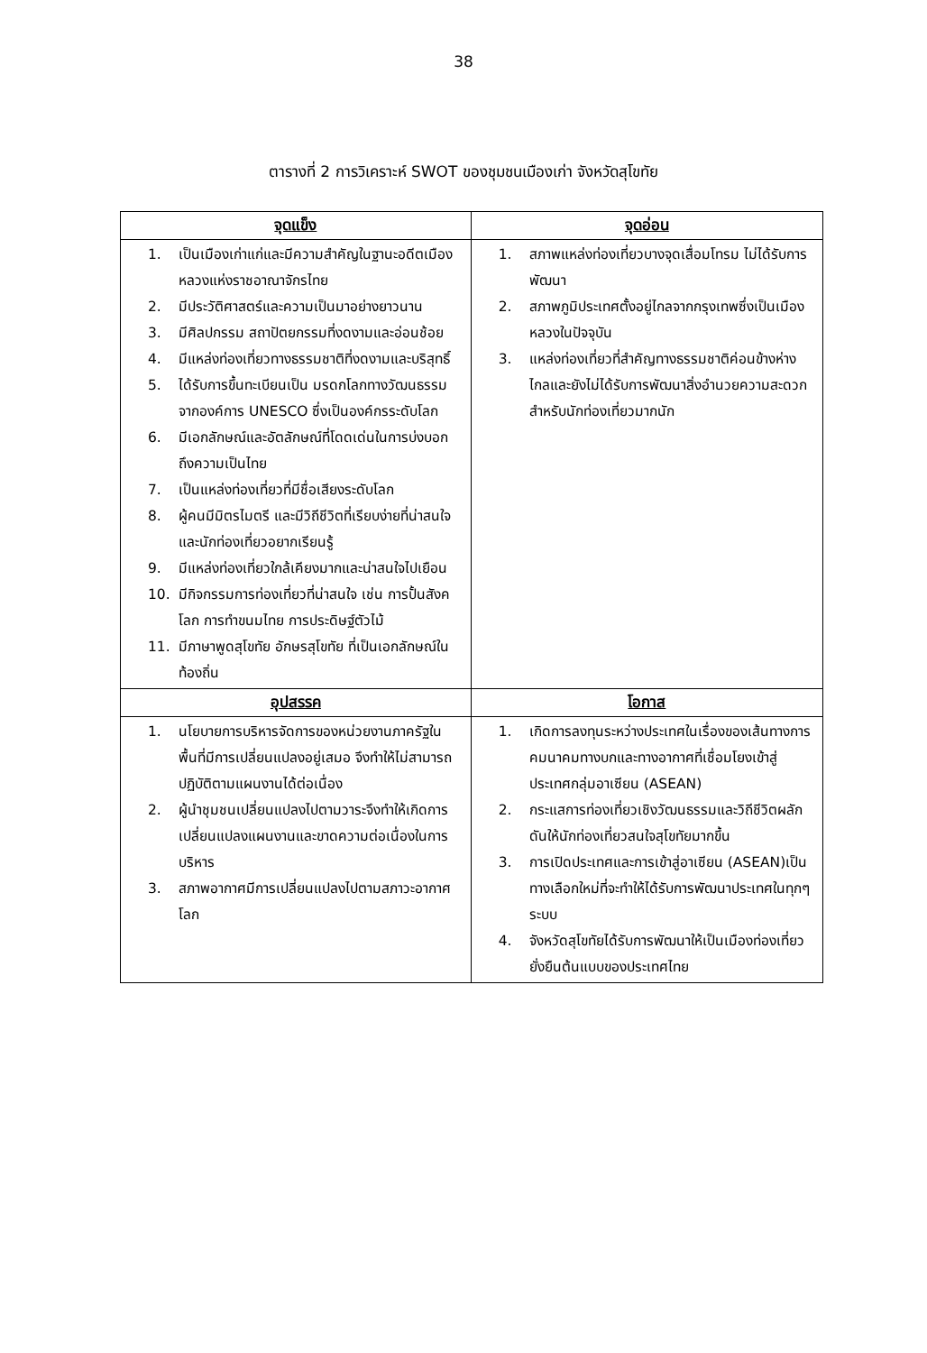38
ตารางที่ 2 การวิเคราะห์ SWOT ของชุมชนเมืองเก่า จังหวัดสุโขทัย
| จุดแข็ง | จุดอ่อน |
| --- | --- |
| 1. เป็นเมืองเก่าแก่และมีความสำคัญในฐานะอดีตเมืองหลวงแห่งราชอาณาจักรไทย 2. มีประวัติศาสตร์และความเป็นมาอย่างยาวนาน 3. มีศิลปกรรม สถาปัตยกรรมที่งดงามและอ่อนช้อย 4. มีแหล่งท่องเที่ยวทางธรรมชาติที่งดงามและบริสุทธิ์ 5. ได้รับการขึ้นทะเบียนเป็น มรดกโลกทางวัฒนธรรมจากองค์การ UNESCO ซึ่งเป็นองค์กรระดับโลก 6. มีเอกลักษณ์และอัตลักษณ์ที่โดดเด่นในการบ่งบอกถึงความเป็นไทย 7. เป็นแหล่งท่องเที่ยวที่มีชื่อเสียงระดับโลก 8. ผู้คนมีมิตรไมตรี และมีวิถีชีวิตที่เรียบง่ายที่น่าสนใจและนักท่องเที่ยวอยากเรียนรู้ 9. มีแหล่งท่องเที่ยวใกล้เคียงมากและน่าสนใจไปเยือน 10. มีกิจกรรมการท่องเที่ยวที่น่าสนใจ เช่น การปั้นสังคโลก การทำขนมไทย การประดิษฐ์ตัวไม้ 11. มีภาษาพูดสุโขทัย อักษรสุโขทัย ที่เป็นเอกลักษณ์ในท้องถิ่น | 1. สภาพแหล่งท่องเที่ยวบางจุดเสื่อมโทรม ไม่ได้รับการพัฒนา 2. สภาพภูมิประเทศตั้งอยู่ไกลจากกรุงเทพซึ่งเป็นเมืองหลวงในปัจจุบัน 3. แหล่งท่องเที่ยวที่สำคัญทางธรรมชาติค่อนข้างห่างไกลและยังไม่ได้รับการพัฒนาสิ่งอำนวยความสะดวกสำหรับนักท่องเที่ยวมากนัก |
| อุปสรรค | โอกาส |
| 1. นโยบายการบริหารจัดการของหน่วยงานภาครัฐในพื้นที่มีการเปลี่ยนแปลงอยู่เสมอ จึงทำให้ไม่สามารถปฏิบัติตามแผนงานได้ต่อเนื่อง 2. ผู้นำชุมชนเปลี่ยนแปลงไปตามวาระจึงทำให้เกิดการเปลี่ยนแปลงแผนงานและขาดความต่อเนื่องในการบริหาร 3. สภาพอากาศมีการเปลี่ยนแปลงไปตามสภาวะอากาศโลก | 1. เกิดการลงทุนระหว่างประเทศในเรื่องของเส้นทางการคมนาคมทางบกและทางอากาศที่เชื่อมโยงเข้าสู่ประเทศกลุ่มอาเซียน (ASEAN) 2. กระแสการท่องเที่ยวเชิงวัฒนธรรมและวิถีชีวิตผลักดันให้นักท่องเที่ยวสนใจสุโขทัยมากขึ้น 3. การเปิดประเทศและการเข้าสู่อาเซียน (ASEAN)เป็นทางเลือกใหม่ที่จะทำให้ได้รับการพัฒนาประเทศในทุกๆระบบ 4. จังหวัดสุโขทัยได้รับการพัฒนาให้เป็นเมืองท่องเที่ยวยั่งยืนต้นแบบของประเทศไทย |